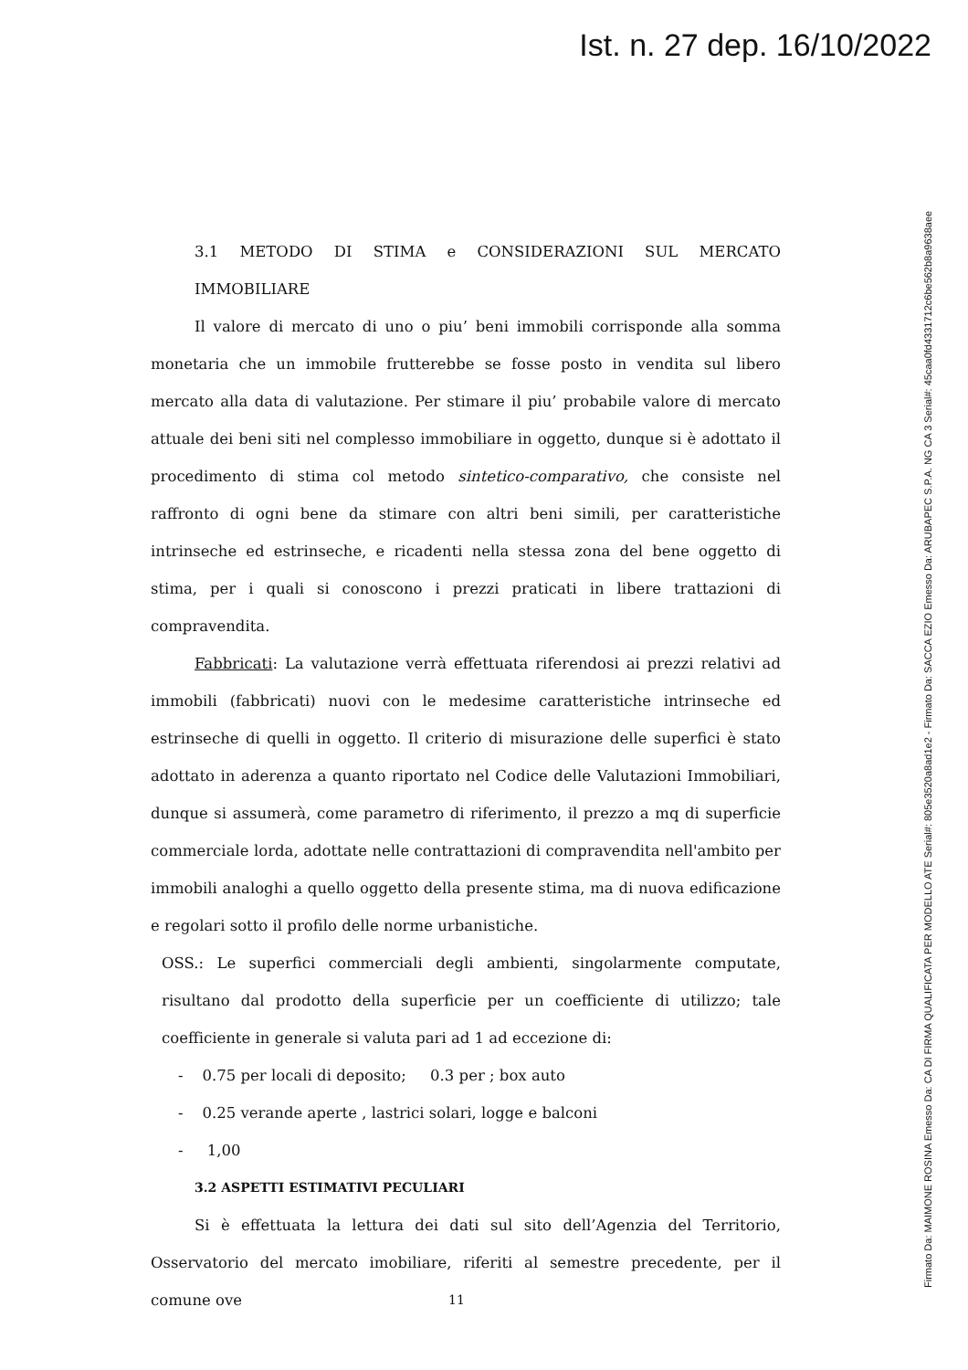Ist. n. 27 dep. 16/10/2022
Firmato Da: MAIMONE ROSINA Emesso Da: CA DI FIRMA QUALIFICATA PER MODELLO ATE Serial#: 805e3520a8ad1e2 - Firmato Da: SACCA EZIO Emesso Da: ARUBAPEC S.P.A. NG CA 3 Serial#: 45caa0fd4331712c6be562b8a9638aee
3.1 METODO DI STIMA e CONSIDERAZIONI SUL MERCATO IMMOBILIARE
Il valore di mercato di uno o piu’ beni immobili corrisponde alla somma monetaria che un immobile frutterebbe se fosse posto in vendita sul libero mercato alla data di valutazione. Per stimare il piu’ probabile valore di mercato attuale dei beni siti nel complesso immobiliare in oggetto, dunque si è adottato il procedimento di stima col metodo sintetico-comparativo, che consiste nel raffronto di ogni bene da stimare con altri beni simili, per caratteristiche intrinseche ed estrinseche, e ricadenti nella stessa zona del bene oggetto di stima, per i quali si conoscono i prezzi praticati in libere trattazioni di compravendita.
Fabbricati: La valutazione verrà effettuata riferendosi ai prezzi relativi ad immobili (fabbricati) nuovi con le medesime caratteristiche intrinseche ed estrinseche di quelli in oggetto. Il criterio di misurazione delle superfici è stato adottato in aderenza a quanto riportato nel Codice delle Valutazioni Immobiliari, dunque si assumerà, come parametro di riferimento, il prezzo a mq di superficie commerciale lorda, adottate nelle contrattazioni di compravendita nell'ambito per immobili analoghi a quello oggetto della presente stima, ma di nuova edificazione e regolari sotto il profilo delle norme urbanistiche.
OSS.: Le superfici commerciali degli ambienti, singolarmente computate, risultano dal prodotto della superficie per un coefficiente di utilizzo; tale coefficiente in generale si valuta pari ad 1 ad eccezione di:
- 0.75 per locali di deposito; 0.3 per ; box auto
- 0.25 verande aperte , lastrici solari, logge e balconi
- 1,00
3.2 ASPETTI ESTIMATIVI PECULIARI
Si è effettuata la lettura dei dati sul sito dell’Agenzia del Territorio, Osservatorio del mercato imobiliare, riferiti al semestre precedente, per il comune ove
11